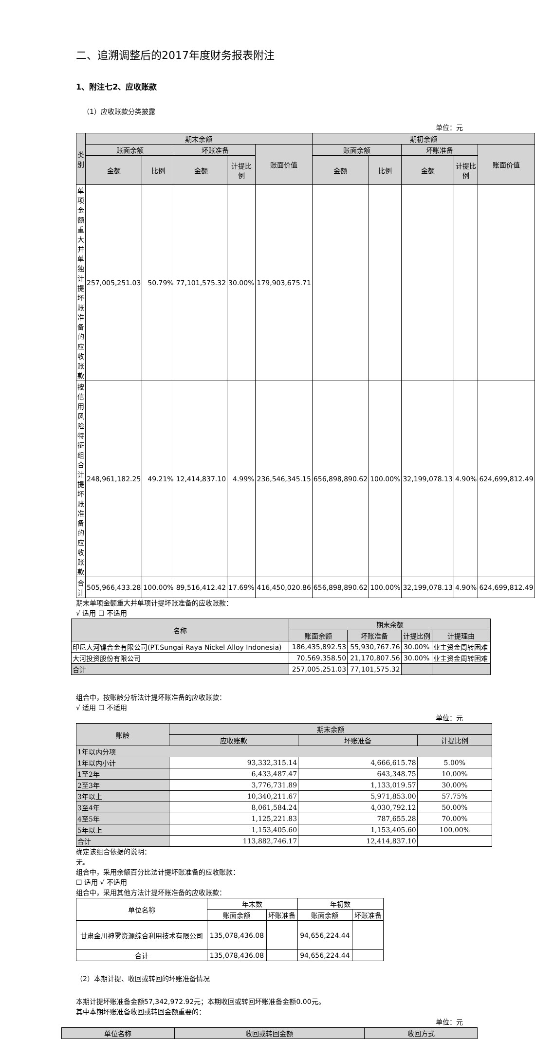二、追溯调整后的2017年度财务报表附注
1、附注七2、应收账款
（1）应收账款分类披露
单位：元
| 类别 | 期末余额 | | | | | 期初余额 | | | | |
| --- | --- | --- | --- | --- | --- | --- | --- | --- | --- | --- |
| | 账面余额 | | 坏账准备 | | 账面价值 | 账面余额 | | 坏账准备 | | 账面价值 |
| | 金额 | 比例 | 金额 | 计提比例 | | 金额 | 比例 | 金额 | 计提比例 | |
| 单项金额重大并单独计提坏账准备的应收账款 | 257,005,251.03 | 50.79% | 77,101,575.32 | 30.00% | 179,903,675.71 | | | | | |
| 按信用风险特征组合计提坏账准备的应收账款 | 248,961,182.25 | 49.21% | 12,414,837.10 | 4.99% | 236,546,345.15 | 656,898,890.62 | 100.00% | 32,199,078.13 | 4.90% | 624,699,812.49 |
| 合计 | 505,966,433.28 | 100.00% | 89,516,412.42 | 17.69% | 416,450,020.86 | 656,898,890.62 | 100.00% | 32,199,078.13 | 4.90% | 624,699,812.49 |
期末单项金额重大并单项计提坏账准备的应收账款：
√ 适用 ☐ 不适用
| 名称 | 期末余额 | | | |
| --- | --- | --- | --- | --- |
| | 账面余额 | 坏账准备 | 计提比例 | 计提理由 |
| 印尼大河镍合金有限公司(PT.Sungai Raya Nickel Alloy Indonesia) | 186,435,892.53 | 55,930,767.76 | 30.00% | 业主资金周转困难 |
| 大河投资股份有限公司 | 70,569,358.50 | 21,170,807.56 | 30.00% | 业主资金周转困难 |
| 合计 | 257,005,251.03 | 77,101,575.32 | | |
组合中，按账龄分析法计提坏账准备的应收账款：
√ 适用 ☐ 不适用
单位：元
| 账龄 | 期末余额 | | |
| --- | --- | --- | --- |
| | 应收账款 | 坏账准备 | 计提比例 |
| 1年以内分项 | | | |
| 1年以内小计 | 93,332,315.14 | 4,666,615.78 | 5.00% |
| 1至2年 | 6,433,487.47 | 643,348.75 | 10.00% |
| 2至3年 | 3,776,731.89 | 1,133,019.57 | 30.00% |
| 3年以上 | 10,340,211.67 | 5,971,853.00 | 57.75% |
| 3至4年 | 8,061,584.24 | 4,030,792.12 | 50.00% |
| 4至5年 | 1,125,221.83 | 787,655.28 | 70.00% |
| 5年以上 | 1,153,405.60 | 1,153,405.60 | 100.00% |
| 合计 | 113,882,746.17 | 12,414,837.10 | |
确定该组合依据的说明：
无。
组合中，采用余额百分比法计提坏账准备的应收账款：
☐ 适用 √ 不适用
组合中，采用其他方法计提坏账准备的应收账款：
| 单位名称 | 年末数 | | 年初数 | |
| | 账面余额 | 坏账准备 | 账面余额 | 坏账准备 |
| 甘肃金川神雾资源综合利用技术有限公司 | 135,078,436.08 | | 94,656,224.44 | |
| 合计 | 135,078,436.08 | | 94,656,224.44 | |
（2）本期计提、收回或转回的坏账准备情况
本期计提坏账准备金额57,342,972.92元；本期收回或转回坏账准备金额0.00元。
其中本期坏账准备收回或转回金额重要的：
单位：元
| 单位名称 | 收回或转回金额 | 收回方式 |
| --- | --- | --- |